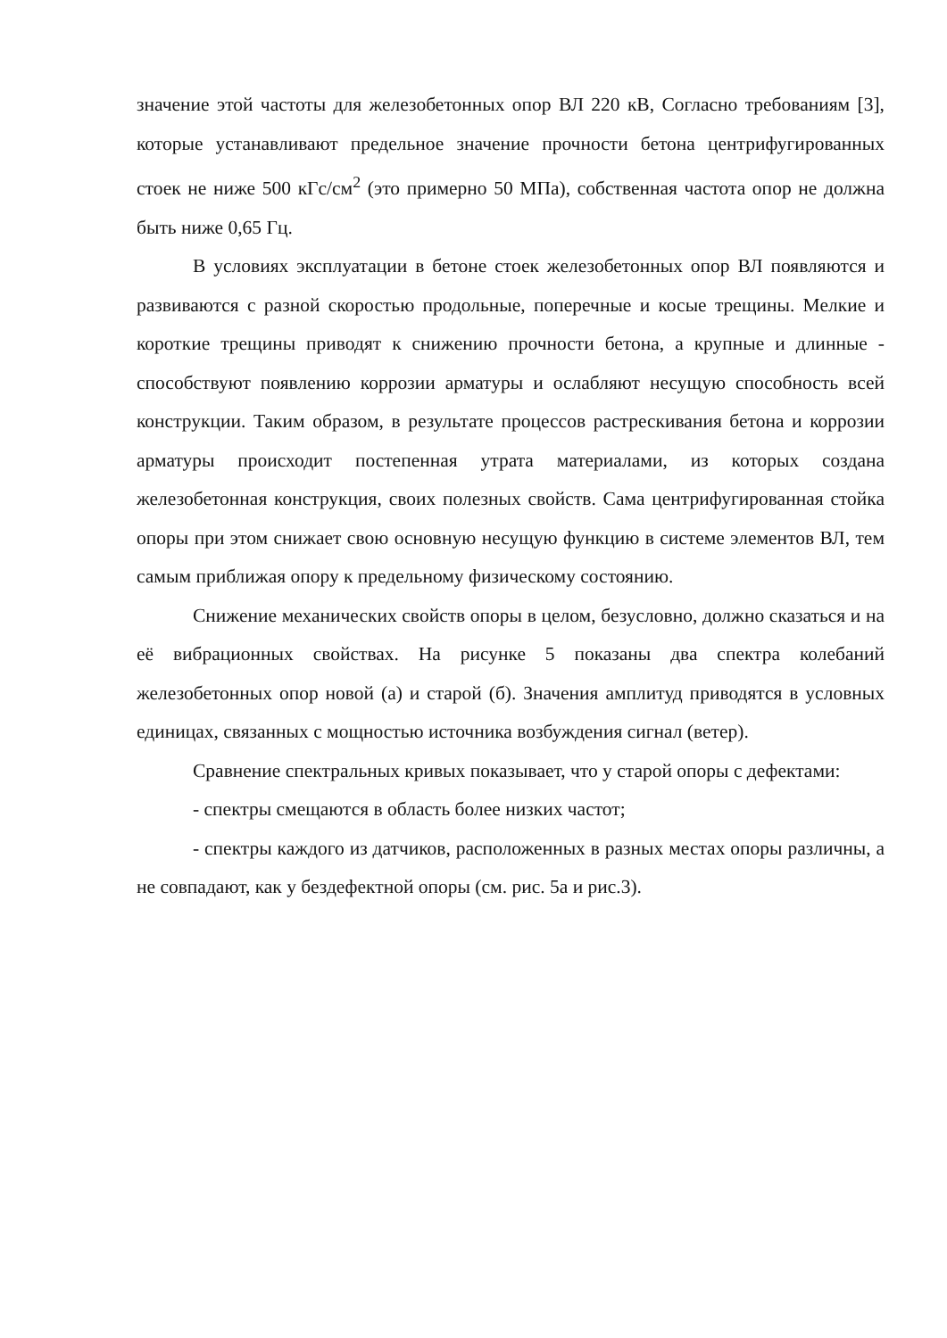значение этой частоты для железобетонных опор ВЛ 220 кВ, Согласно требованиям [3], которые устанавливают предельное значение прочности бетона центрифугированных стоек не ниже 500 кГс/см<sup>2</sup> (это примерно 50 МПа), собственная частота опор не должна быть ниже 0,65 Гц.
В условиях эксплуатации в бетоне стоек железобетонных опор ВЛ появляются и развиваются с разной скоростью продольные, поперечные и косые трещины. Мелкие и короткие трещины приводят к снижению прочности бетона, а крупные и длинные - способствуют появлению коррозии арматуры и ослабляют несущую способность всей конструкции. Таким образом, в результате процессов растрескивания бетона и коррозии арматуры происходит постепенная утрата материалами, из которых создана железобетонная конструкция, своих полезных свойств. Сама центрифугированная стойка опоры при этом снижает свою основную несущую функцию в системе элементов ВЛ, тем самым приближая опору к предельному физическому состоянию.
Снижение механических свойств опоры в целом, безусловно, должно сказаться и на её вибрационных свойствах. На рисунке 5 показаны два спектра колебаний железобетонных опор новой (а) и старой (б). Значения амплитуд приводятся в условных единицах, связанных с мощностью источника возбуждения сигнал (ветер).
Сравнение спектральных кривых показывает, что у старой опоры с дефектами:
- спектры смещаются в область более низких частот;
- спектры каждого из датчиков, расположенных в разных местах опоры различны, а не совпадают, как у бездефектной опоры (см. рис. 5а и рис.3).